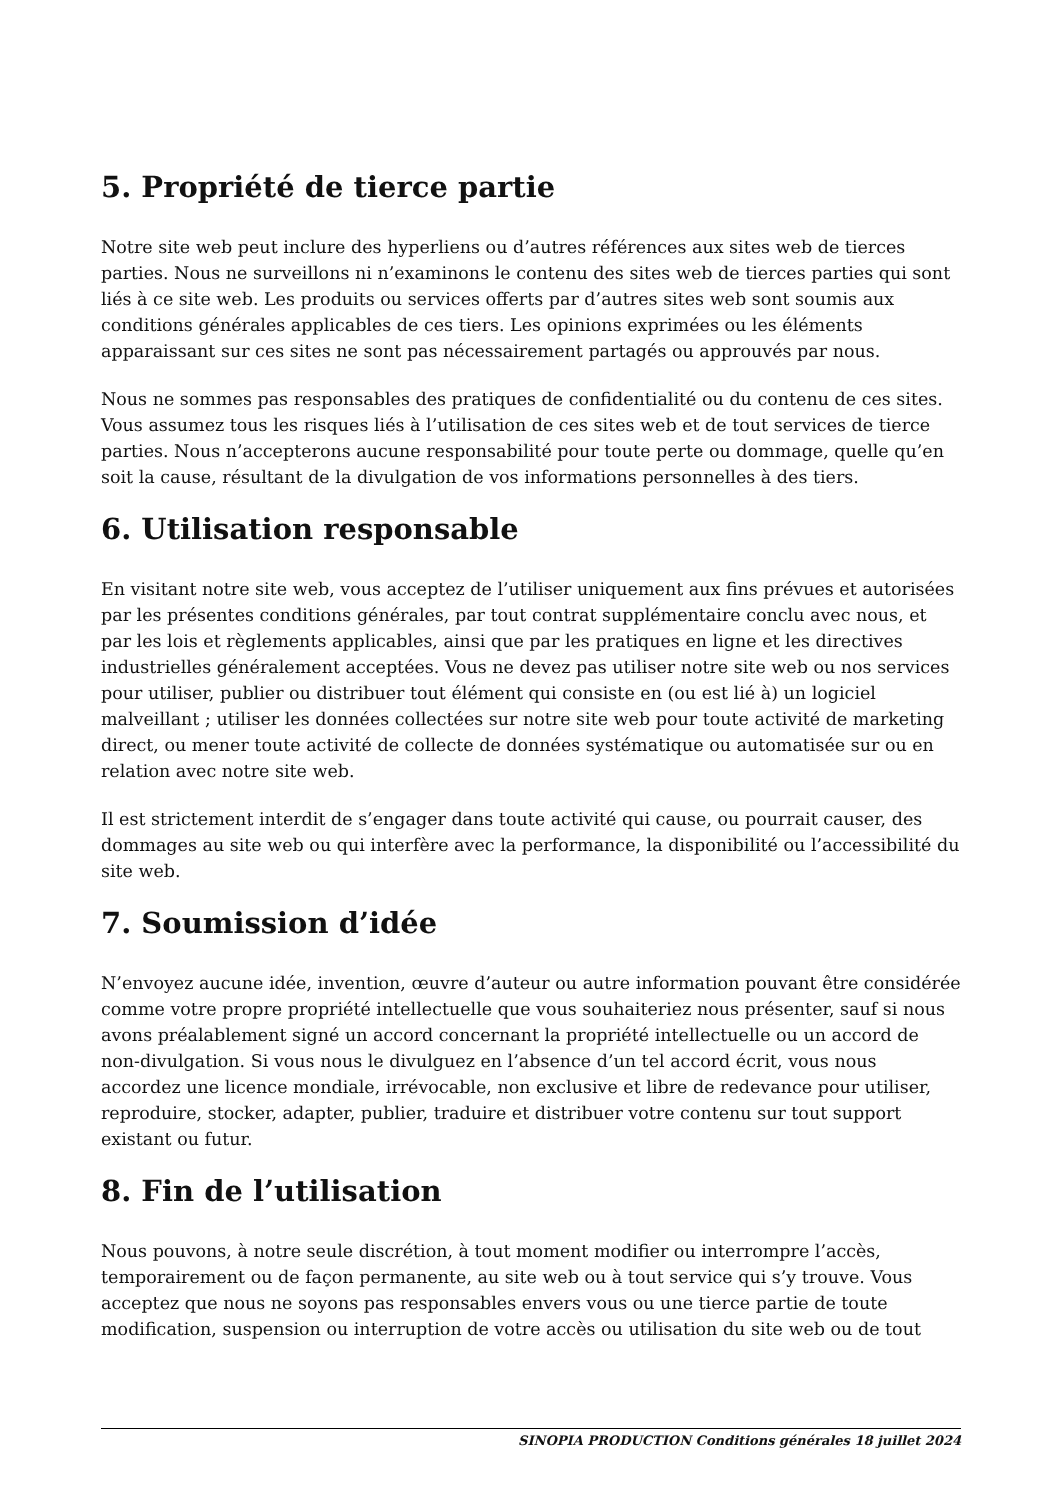5. Propriété de tierce partie
Notre site web peut inclure des hyperliens ou d’autres références aux sites web de tierces parties. Nous ne surveillons ni n’examinons le contenu des sites web de tierces parties qui sont liés à ce site web. Les produits ou services offerts par d’autres sites web sont soumis aux conditions générales applicables de ces tiers. Les opinions exprimées ou les éléments apparaissant sur ces sites ne sont pas nécessairement partagés ou approuvés par nous.
Nous ne sommes pas responsables des pratiques de confidentialité ou du contenu de ces sites. Vous assumez tous les risques liés à l’utilisation de ces sites web et de tout services de tierce parties. Nous n’accepterons aucune responsabilité pour toute perte ou dommage, quelle qu’en soit la cause, résultant de la divulgation de vos informations personnelles à des tiers.
6. Utilisation responsable
En visitant notre site web, vous acceptez de l’utiliser uniquement aux fins prévues et autorisées par les présentes conditions générales, par tout contrat supplémentaire conclu avec nous, et par les lois et règlements applicables, ainsi que par les pratiques en ligne et les directives industrielles généralement acceptées. Vous ne devez pas utiliser notre site web ou nos services pour utiliser, publier ou distribuer tout élément qui consiste en (ou est lié à) un logiciel malveillant ; utiliser les données collectées sur notre site web pour toute activité de marketing direct, ou mener toute activité de collecte de données systématique ou automatisée sur ou en relation avec notre site web.
Il est strictement interdit de s’engager dans toute activité qui cause, ou pourrait causer, des dommages au site web ou qui interfère avec la performance, la disponibilité ou l’accessibilité du site web.
7. Soumission d’idée
N’envoyez aucune idée, invention, œuvre d’auteur ou autre information pouvant être considérée comme votre propre propriété intellectuelle que vous souhaiteriez nous présenter, sauf si nous avons préalablement signé un accord concernant la propriété intellectuelle ou un accord de non-divulgation. Si vous nous le divulguez en l’absence d’un tel accord écrit, vous nous accordez une licence mondiale, irrévocable, non exclusive et libre de redevance pour utiliser, reproduire, stocker, adapter, publier, traduire et distribuer votre contenu sur tout support existant ou futur.
8. Fin de l’utilisation
Nous pouvons, à notre seule discrétion, à tout moment modifier ou interrompre l’accès, temporairement ou de façon permanente, au site web ou à tout service qui s’y trouve. Vous acceptez que nous ne soyons pas responsables envers vous ou une tierce partie de toute modification, suspension ou interruption de votre accès ou utilisation du site web ou de tout
SINOPIA PRODUCTION Conditions générales 18 juillet 2024